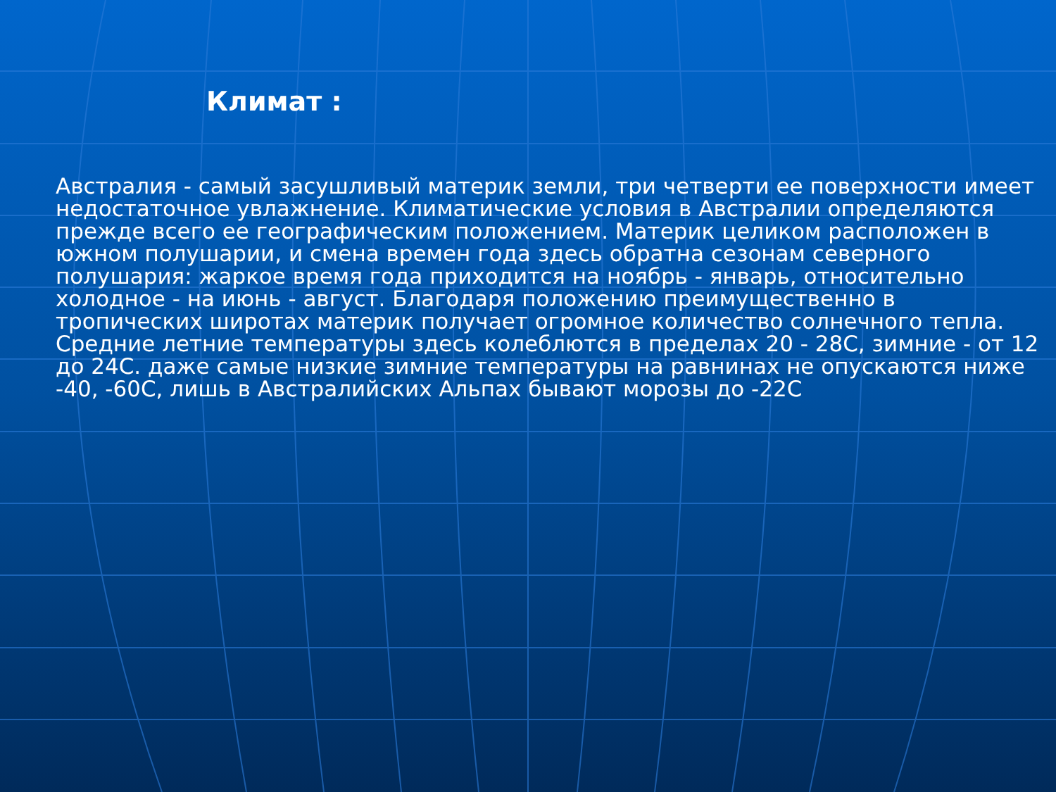Климат :
Австралия - самый засушливый материк земли, три четверти ее поверхности имеет недостаточное увлажнение. Климатические условия в Австралии определяются прежде всего ее географическим положением. Материк целиком расположен в южном полушарии, и смена времен года здесь обратна сезонам северного полушария: жаркое время года приходится на ноябрь - январь, относительно холодное - на июнь - август. Благодаря положению преимущественно в тропических широтах материк получает огромное количество солнечного тепла.
Средние летние температуры здесь колеблются в пределах 20 - 28С, зимние - от 12 до 24С. даже самые низкие зимние температуры на равнинах не опускаются ниже -40, -60С, лишь в Австралийских Альпах бывают морозы до -22С